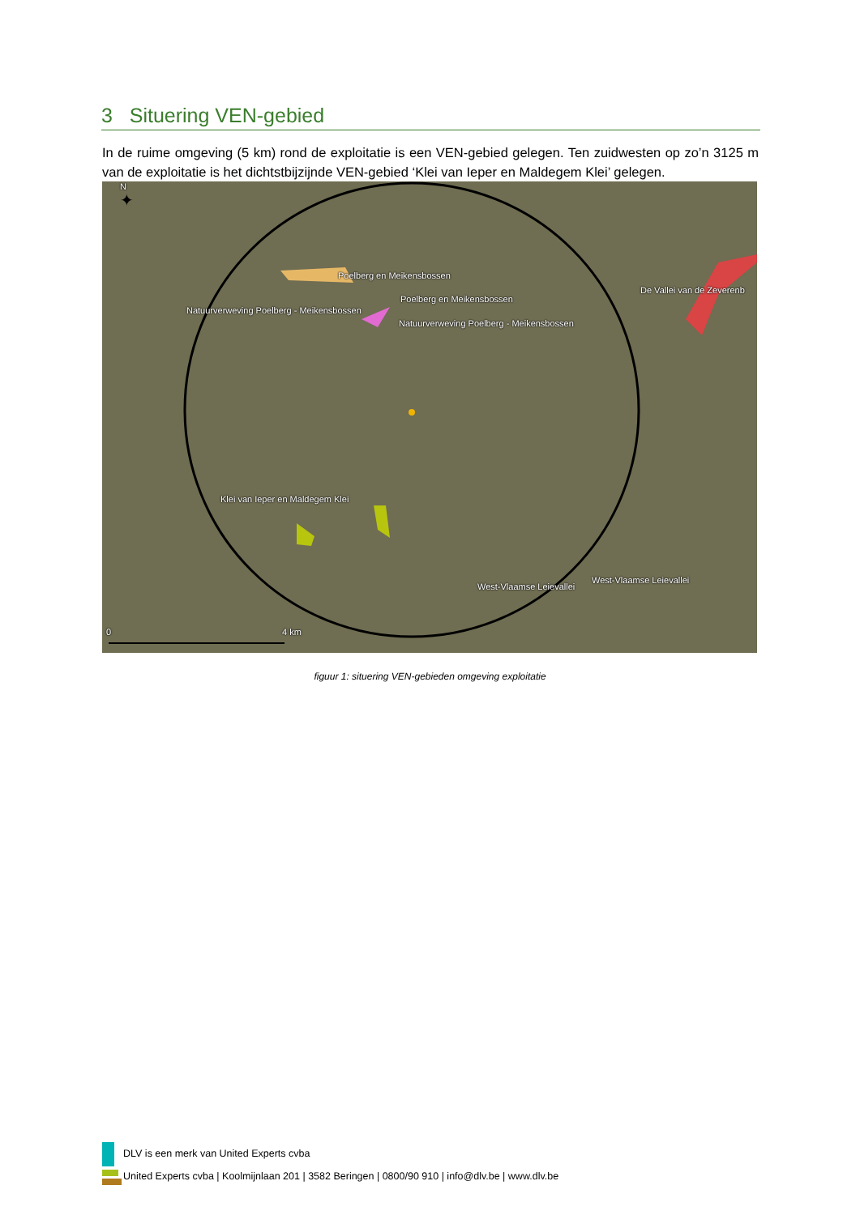3 Situering VEN-gebied
In de ruime omgeving (5 km) rond de exploitatie is een VEN-gebied gelegen. Ten zuidwesten op zo’n 3125 m van de exploitatie is het dichtstbijzijnde VEN-gebied ‘Klei van Ieper en Maldegem Klei’ gelegen.
✦
Poelberg en Meikensbossen
Poelberg en Meikensbossen
De Vallei van de Zeverenb
Natuurverweving Poelberg - Meikensbossen
Natuurverweving Poelberg - Meikensbossen
Klei van Ieper en Maldegem Klei
West-Vlaamse Leievallei
West-Vlaamse Leievallei
0 4 km
N
figuur 1: situering VEN-gebieden omgeving exploitatie
DLV is een merk van United Experts cvba
United Experts cvba | Koolmijnlaan 201 | 3582 Beringen | 0800/90 910 | info@dlv.be | www.dlv.be